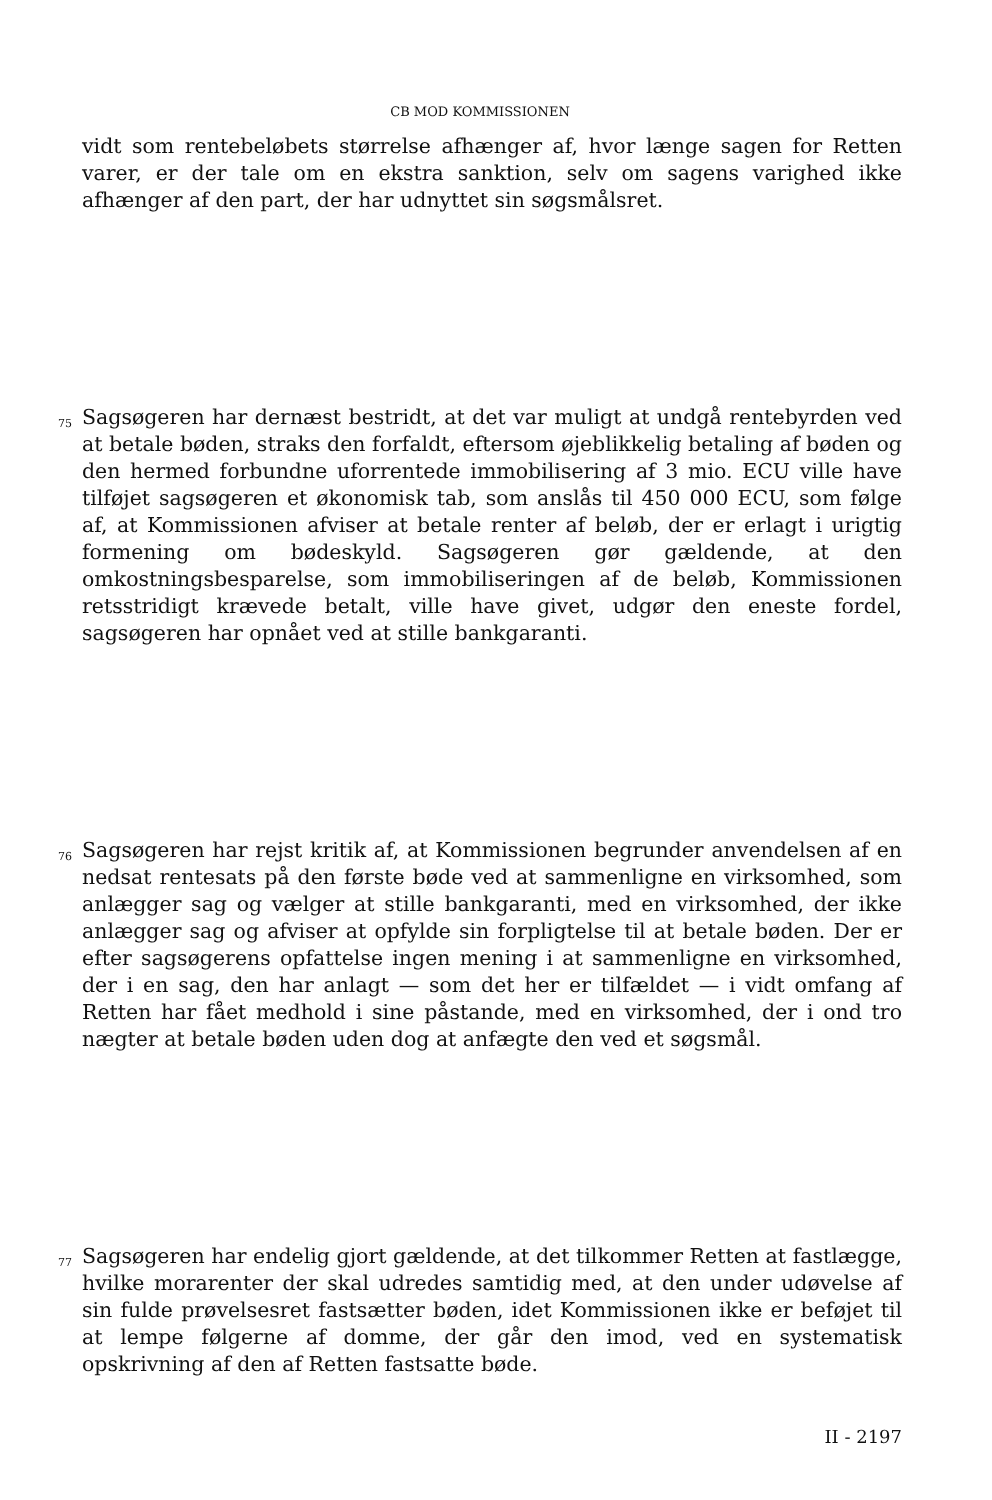CB MOD KOMMISSIONEN
vidt som rentebeløbets størrelse afhænger af, hvor længe sagen for Retten varer, er der tale om en ekstra sanktion, selv om sagens varighed ikke afhænger af den part, der har udnyttet sin søgsmålsret.
75
Sagsøgeren har dernæst bestridt, at det var muligt at undgå rentebyrden ved at betale bøden, straks den forfaldt, eftersom øjeblikkelig betaling af bøden og den hermed forbundne uforrentede immobilisering af 3 mio. ECU ville have tilføjet sagsøgeren et økonomisk tab, som anslås til 450 000 ECU, som følge af, at Kommissionen afviser at betale renter af beløb, der er erlagt i urigtig formening om bødeskyld. Sagsøgeren gør gældende, at den omkostningsbesparelse, som immobiliseringen af de beløb, Kommissionen retsstridigt krævede betalt, ville have givet, udgør den eneste fordel, sagsøgeren har opnået ved at stille bankgaranti.
76
Sagsøgeren har rejst kritik af, at Kommissionen begrunder anvendelsen af en nedsat rentesats på den første bøde ved at sammenligne en virksomhed, som anlægger sag og vælger at stille bankgaranti, med en virksomhed, der ikke anlægger sag og afviser at opfylde sin forpligtelse til at betale bøden. Der er efter sagsøgerens opfattelse ingen mening i at sammenligne en virksomhed, der i en sag, den har anlagt — som det her er tilfældet — i vidt omfang af Retten har fået medhold i sine påstande, med en virksomhed, der i ond tro nægter at betale bøden uden dog at anfægte den ved et søgsmål.
77
Sagsøgeren har endelig gjort gældende, at det tilkommer Retten at fastlægge, hvilke morarenter der skal udredes samtidig med, at den under udøvelse af sin fulde prøvelsesret fastsætter bøden, idet Kommissionen ikke er beføjet til at lempe følgerne af domme, der går den imod, ved en systematisk opskrivning af den af Retten fastsatte bøde.
II - 2197